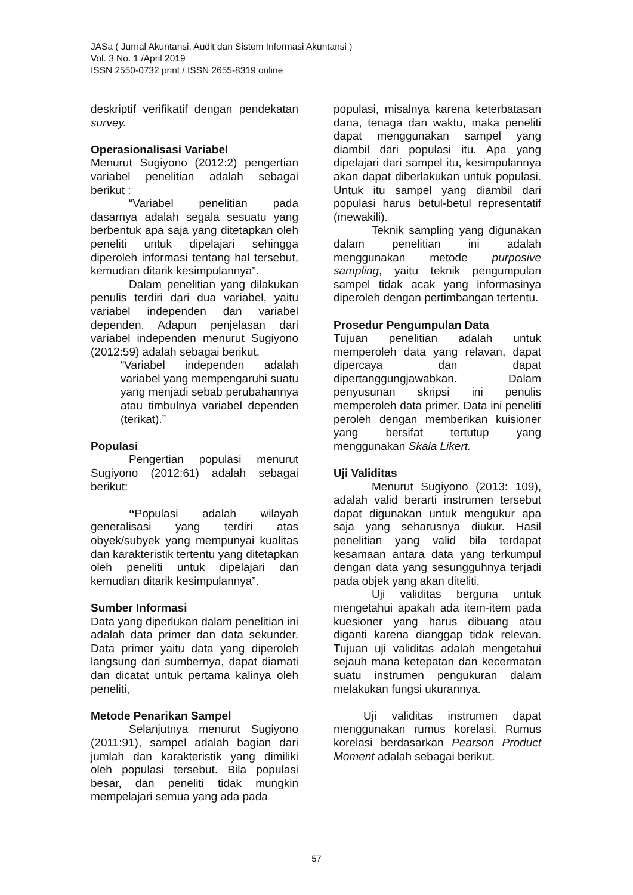JASa ( Jurnal Akuntansi, Audit dan Sistem Informasi Akuntansi )
Vol. 3 No. 1 /April 2019
ISSN 2550-0732 print / ISSN 2655-8319 online
deskriptif verifikatif dengan pendekatan survey.
Operasionalisasi Variabel
Menurut Sugiyono (2012:2) pengertian variabel penelitian adalah sebagai berikut :
“Variabel penelitian pada dasarnya adalah segala sesuatu yang berbentuk apa saja yang ditetapkan oleh peneliti untuk dipelajari sehingga diperoleh informasi tentang hal tersebut, kemudian ditarik kesimpulannya”.
Dalam penelitian yang dilakukan penulis terdiri dari dua variabel, yaitu variabel independen dan variabel dependen. Adapun penjelasan dari variabel independen menurut Sugiyono (2012:59) adalah sebagai berikut.
“Variabel independen adalah variabel yang mempengaruhi suatu yang menjadi sebab perubahannya atau timbulnya variabel dependen (terikat).”
Populasi
Pengertian populasi menurut Sugiyono (2012:61) adalah sebagai berikut:
“Populasi adalah wilayah generalisasi yang terdiri atas obyek/subyek yang mempunyai kualitas dan karakteristik tertentu yang ditetapkan oleh peneliti untuk dipelajari dan kemudian ditarik kesimpulannya”.
Sumber Informasi
Data yang diperlukan dalam penelitian ini adalah data primer dan data sekunder. Data primer yaitu data yang diperoleh langsung dari sumbernya, dapat diamati dan dicatat untuk pertama kalinya oleh peneliti,
Metode Penarikan Sampel
Selanjutnya menurut Sugiyono (2011:91), sampel adalah bagian dari jumlah dan karakteristik yang dimiliki oleh populasi tersebut. Bila populasi besar, dan peneliti tidak mungkin mempelajari semua yang ada pada
populasi, misalnya karena keterbatasan dana, tenaga dan waktu, maka peneliti dapat menggunakan sampel yang diambil dari populasi itu. Apa yang dipelajari dari sampel itu, kesimpulannya akan dapat diberlakukan untuk populasi. Untuk itu sampel yang diambil dari populasi harus betul-betul representatif (mewakili).
Teknik sampling yang digunakan dalam penelitian ini adalah menggunakan metode purposive sampling, yaitu teknik pengumpulan sampel tidak acak yang informasinya diperoleh dengan pertimbangan tertentu.
Prosedur Pengumpulan Data
Tujuan penelitian adalah untuk memperoleh data yang relavan, dapat dipercaya dan dapat dipertanggungjawabkan. Dalam penyusunan skripsi ini penulis memperoleh data primer. Data ini peneliti peroleh dengan memberikan kuisioner yang bersifat tertutup yang menggunakan Skala Likert.
Uji Validitas
Menurut Sugiyono (2013: 109), adalah valid berarti instrumen tersebut dapat digunakan untuk mengukur apa saja yang seharusnya diukur. Hasil penelitian yang valid bila terdapat kesamaan antara data yang terkumpul dengan data yang sesungguhnya terjadi pada objek yang akan diteliti.
Uji validitas berguna untuk mengetahui apakah ada item-item pada kuesioner yang harus dibuang atau diganti karena dianggap tidak relevan. Tujuan uji validitas adalah mengetahui sejauh mana ketepatan dan kecermatan suatu instrumen pengukuran dalam melakukan fungsi ukurannya.
Uji validitas instrumen dapat menggunakan rumus korelasi. Rumus korelasi berdasarkan Pearson Product Moment adalah sebagai berikut.
57